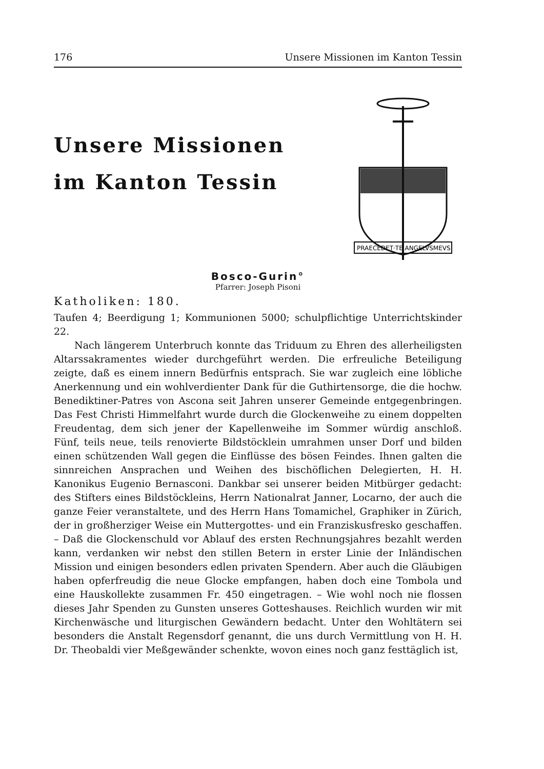176 Unsere Missionen im Kanton Tessin
Unsere Missionen
im Kanton Tessin
PRAECEDET·TE ANGELVSMEVS
Bosco-Gurin°
Pfarrer: Joseph Pisoni
Katholiken: 180.
Taufen 4; Beerdigung 1; Kommunionen 5000; schulpflichtige Unterrichtskinder 22.
Nach längerem Unterbruch konnte das Triduum zu Ehren des allerheiligsten Altarssakramentes wieder durchgeführt werden. Die erfreuliche Beteiligung zeigte, daß es einem innern Bedürfnis entsprach. Sie war zugleich eine löbliche Anerkennung und ein wohlverdienter Dank für die Guthirtensorge, die die hochw. Benediktiner-Patres von Ascona seit Jahren unserer Gemeinde entgegenbringen. Das Fest Christi Himmelfahrt wurde durch die Glockenweihe zu einem doppelten Freudentag, dem sich jener der Kapellenweihe im Sommer würdig anschloß. Fünf, teils neue, teils renovierte Bildstöcklein umrahmen unser Dorf und bilden einen schützenden Wall gegen die Einflüsse des bösen Feindes. Ihnen galten die sinnreichen Ansprachen und Weihen des bischöflichen Delegierten, H. H. Kanonikus Eugenio Bernasconi. Dankbar sei unserer beiden Mitbürger gedacht: des Stifters eines Bildstöckleins, Herrn Nationalrat Janner, Locarno, der auch die ganze Feier veranstaltete, und des Herrn Hans Tomamichel, Graphiker in Zürich, der in großherziger Weise ein Muttergottes- und ein Franziskusfresko geschaffen. – Daß die Glockenschuld vor Ablauf des ersten Rechnungsjahres bezahlt werden kann, verdanken wir nebst den stillen Betern in erster Linie der Inländischen Mission und einigen besonders edlen privaten Spendern. Aber auch die Gläubigen haben opferfreudig die neue Glocke empfangen, haben doch eine Tombola und eine Hauskollekte zusammen Fr. 450 eingetragen. – Wie wohl noch nie flossen dieses Jahr Spenden zu Gunsten unseres Gotteshauses. Reichlich wurden wir mit Kirchenwäsche und liturgischen Gewändern bedacht. Unter den Wohltätern sei besonders die Anstalt Regensdorf genannt, die uns durch Vermittlung von H. H. Dr. Theobaldi vier Meßgewänder schenkte, wovon eines noch ganz festtäglich ist,